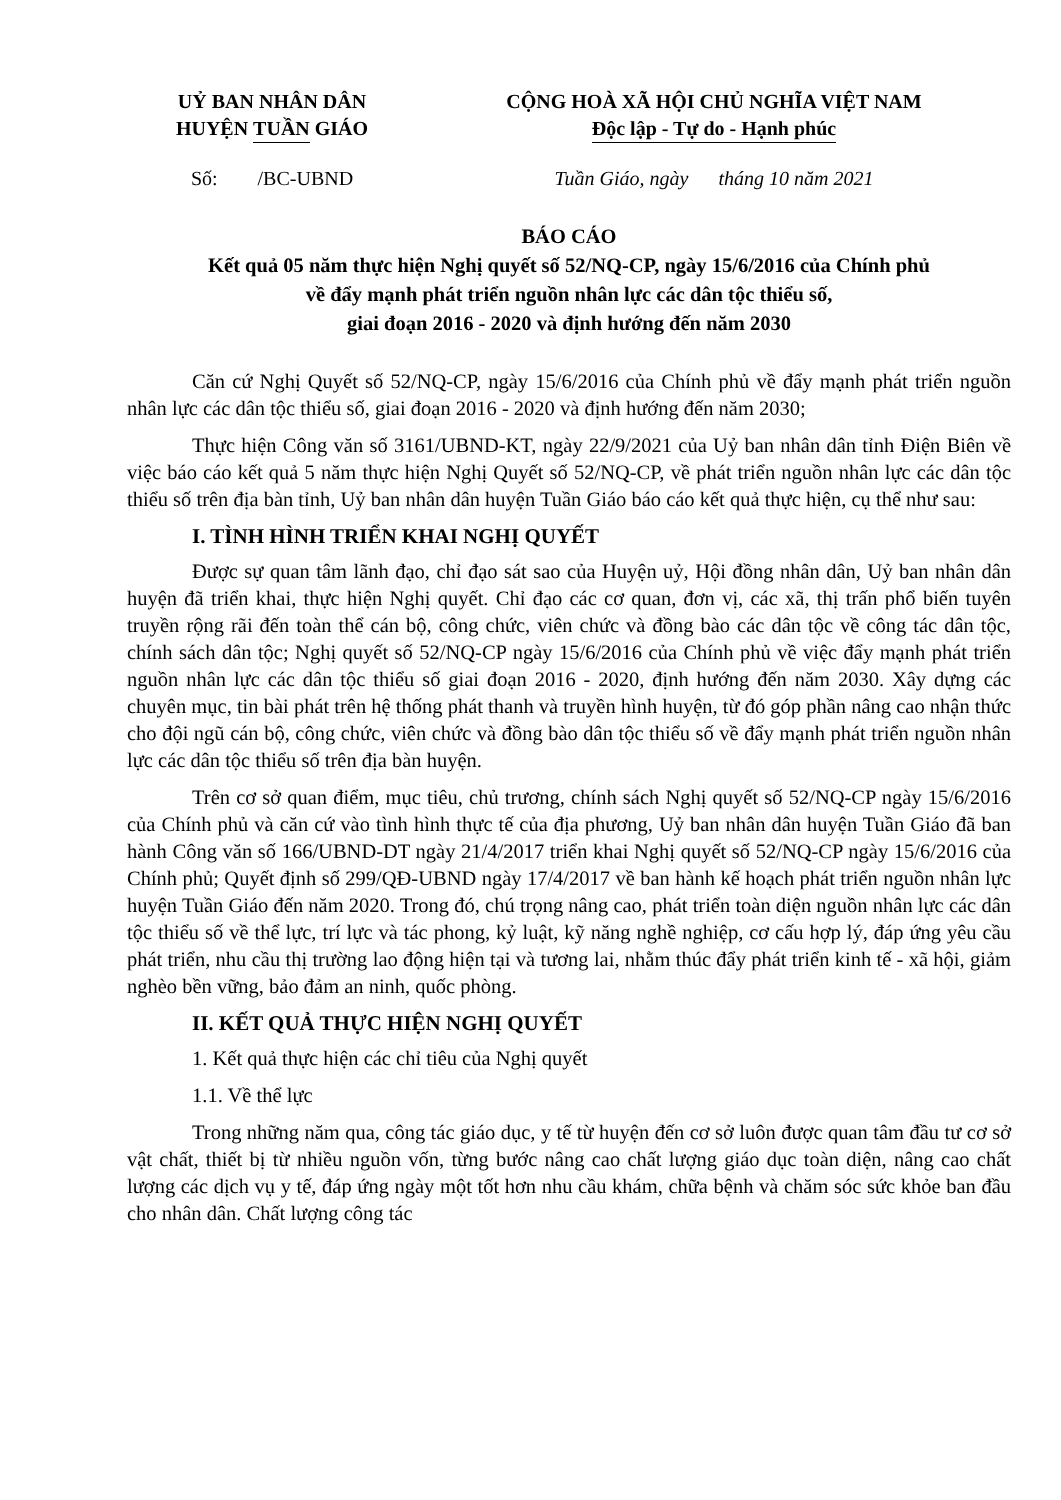UỶ BAN NHÂN DÂN
HUYỆN TUẦN GIÁO
CỘNG HOÀ XÃ HỘI CHỦ NGHĨA VIỆT NAM
Độc lập - Tự do - Hạnh phúc
Số: /BC-UBND Tuần Giáo, ngày tháng 10 năm 2021
BÁO CÁO
Kết quả 05 năm thực hiện Nghị quyết số 52/NQ-CP, ngày 15/6/2016 của Chính phủ
về đẩy mạnh phát triển nguồn nhân lực các dân tộc thiểu số,
giai đoạn 2016 - 2020 và định hướng đến năm 2030
Căn cứ Nghị Quyết số 52/NQ-CP, ngày 15/6/2016 của Chính phủ về đẩy mạnh phát triển nguồn nhân lực các dân tộc thiểu số, giai đoạn 2016 - 2020 và định hướng đến năm 2030;
Thực hiện Công văn số 3161/UBND-KT, ngày 22/9/2021 của Uỷ ban nhân dân tỉnh Điện Biên về việc báo cáo kết quả 5 năm thực hiện Nghị Quyết số 52/NQ-CP, về phát triển nguồn nhân lực các dân tộc thiểu số trên địa bàn tỉnh, Uỷ ban nhân dân huyện Tuần Giáo báo cáo kết quả thực hiện, cụ thể như sau:
I. TÌNH HÌNH TRIỂN KHAI NGHỊ QUYẾT
Được sự quan tâm lãnh đạo, chỉ đạo sát sao của Huyện uỷ, Hội đồng nhân dân, Uỷ ban nhân dân huyện đã triển khai, thực hiện Nghị quyết. Chỉ đạo các cơ quan, đơn vị, các xã, thị trấn phổ biến tuyên truyền rộng rãi đến toàn thể cán bộ, công chức, viên chức và đồng bào các dân tộc về công tác dân tộc, chính sách dân tộc; Nghị quyết số 52/NQ-CP ngày 15/6/2016 của Chính phủ về việc đẩy mạnh phát triển nguồn nhân lực các dân tộc thiểu số giai đoạn 2016 - 2020, định hướng đến năm 2030. Xây dựng các chuyên mục, tin bài phát trên hệ thống phát thanh và truyền hình huyện, từ đó góp phần nâng cao nhận thức cho đội ngũ cán bộ, công chức, viên chức và đồng bào dân tộc thiểu số về đẩy mạnh phát triển nguồn nhân lực các dân tộc thiểu số trên địa bàn huyện.
Trên cơ sở quan điểm, mục tiêu, chủ trương, chính sách Nghị quyết số 52/NQ-CP ngày 15/6/2016 của Chính phủ và căn cứ vào tình hình thực tế của địa phương, Uỷ ban nhân dân huyện Tuần Giáo đã ban hành Công văn số 166/UBND-DT ngày 21/4/2017 triển khai Nghị quyết số 52/NQ-CP ngày 15/6/2016 của Chính phủ; Quyết định số 299/QĐ-UBND ngày 17/4/2017 về ban hành kế hoạch phát triển nguồn nhân lực huyện Tuần Giáo đến năm 2020. Trong đó, chú trọng nâng cao, phát triển toàn diện nguồn nhân lực các dân tộc thiểu số về thể lực, trí lực và tác phong, kỷ luật, kỹ năng nghề nghiệp, cơ cấu hợp lý, đáp ứng yêu cầu phát triển, nhu cầu thị trường lao động hiện tại và tương lai, nhằm thúc đẩy phát triển kinh tế - xã hội, giảm nghèo bền vững, bảo đảm an ninh, quốc phòng.
II. KẾT QUẢ THỰC HIỆN NGHỊ QUYẾT
1. Kết quả thực hiện các chỉ tiêu của Nghị quyết
1.1. Về thể lực
Trong những năm qua, công tác giáo dục, y tế từ huyện đến cơ sở luôn được quan tâm đầu tư cơ sở vật chất, thiết bị từ nhiều nguồn vốn, từng bước nâng cao chất lượng giáo dục toàn diện, nâng cao chất lượng các dịch vụ y tế, đáp ứng ngày một tốt hơn nhu cầu khám, chữa bệnh và chăm sóc sức khỏe ban đầu cho nhân dân. Chất lượng công tác